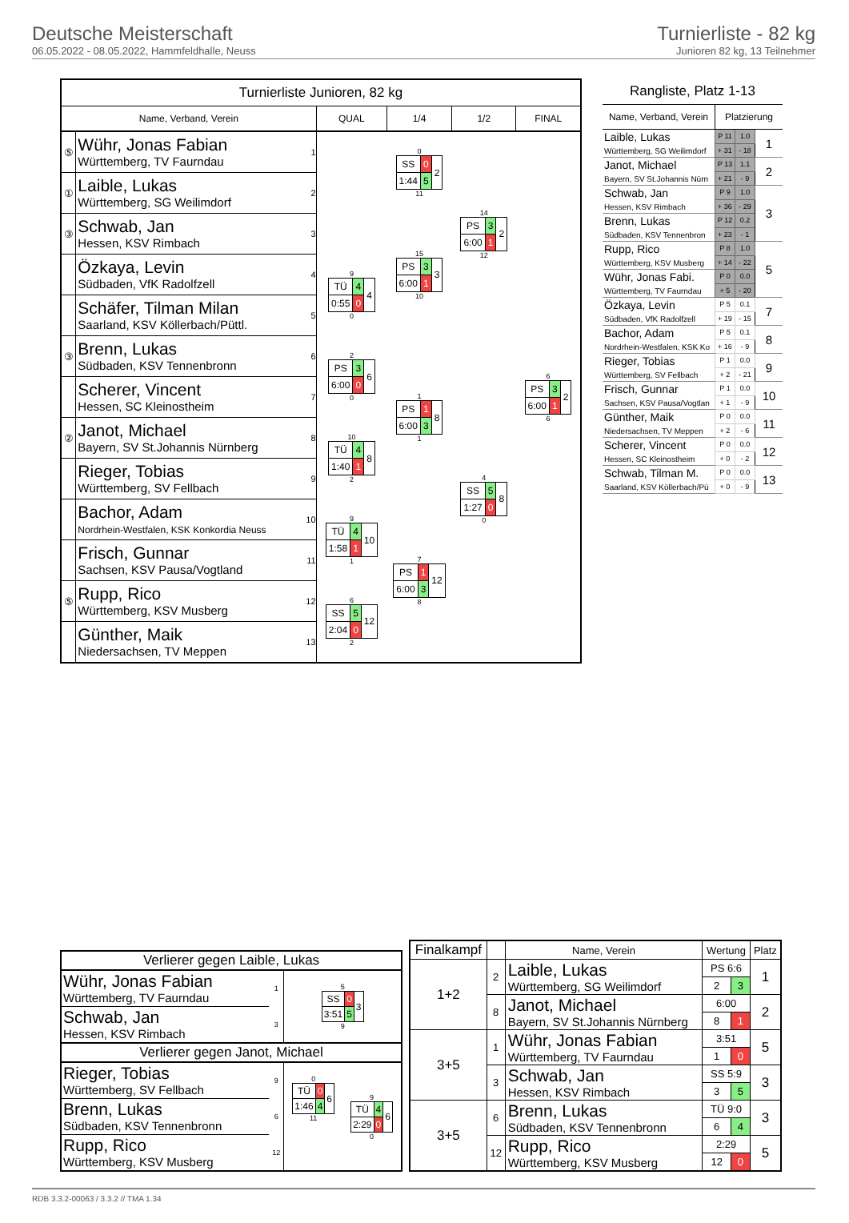Deutsche Meisterschaft
06.05.2022 - 08.05.2022, Hammfeldhalle, Neuss
Turnierliste - 82 kg
Junioren 82 kg, 13 Teilnehmer
| Turnierliste Junioren, 82 kg | | | | | | |
| --- | --- | --- | --- | --- | --- | --- |
| Name, Verband, Verein | | | QUAL | 1/4 | 1/2 | FINAL |
| ⑤ | Wühr, Jonas Fabian Württemberg, TV Faurndau | 1 | | 0 / SS / 0 / 2 / / 1:44 / 5 / / 11 | 14 / PS / 3 / 2 / / 6:00 / 1 / / 12 | 6 / PS / 3 / 2 / / 6:00 / 1 / / 6 |
| ① | Laible, Lukas Württemberg, SG Weilimdorf | 2 | | | | |
| ③ | Schwab, Jan Hessen, KSV Rimbach | 3 | | 15 / PS / 3 / 3 / / 6:00 / 1 / / 10 | | |
| | Özkaya, Levin Südbaden, VfK Radolfzell | 4 | 9 / TÜ / 4 / 4 / / 0:55 / 0 / / 0 | | | |
| | Schäfer, Tilman Milan Saarland, KSV Köllerbach/Püttl. | 5 | | | | |
| ③ | Brenn, Lukas Südbaden, KSV Tennenbronn | 6 | 2 / PS / 3 / 6 / / 6:00 / 0 / / 0 | 1 / PS / 1 / 8 / / 6:00 / 3 / / 1 | 4 / SS / 5 / 8 / / 1:27 / 0 / / 0 | |
| | Scherer, Vincent Hessen, SC Kleinostheim | 7 | | | | |
| ② | Janot, Michael Bayern, SV St.Johannis Nürnberg | 8 | 10 / TÜ / 4 / 8 / / 1:40 / 1 / / 2 | | | |
| | Rieger, Tobias Württemberg, SV Fellbach | 9 | | | | |
| | Bachor, Adam Nordrhein-Westfalen, KSK Konkordia Neuss | 10 | 9 / TÜ / 4 / 10 / / 1:58 / 1 / / 1 | 7 / PS / 1 / 12 / / 6:00 / 3 / / 8 | | |
| | Frisch, Gunnar Sachsen, KSV Pausa/Vogtland | 11 | | | | |
| ⑤ | Rupp, Rico Württemberg, KSV Musberg | 12 | 6 / SS / 5 / 12 / / 2:04 / 0 / / 2 | | | |
| | Günther, Maik Niedersachsen, TV Meppen | 13 | | | | |
| Rangliste, Platz 1-13 | | | |
| --- | --- | --- | --- |
| Name, Verband, Verein | Platzierung | | |
| Laible, Lukas Württemberg, SG Weilimdorf | P 11 | 1.0 | 1 |
| | + 31 | - 18 | |
| Janot, Michael Bayern, SV St.Johannis Nürn | P 13 | 1.1 | 2 |
| | + 21 | - 9 | |
| Schwab, Jan Hessen, KSV Rimbach | P 9 | 1.0 | 3 |
| | + 36 | - 29 | |
| Brenn, Lukas Südbaden, KSV Tennenbron | P 12 | 0.2 | |
| | + 23 | - 1 | |
| Rupp, Rico Württemberg, KSV Musberg | P 8 | 1.0 | 5 |
| | + 14 | - 22 | |
| Wühr, Jonas Fabi. Württemberg, TV Faurndau | P 0 | 0.0 | |
| | + 5 | - 20 | |
| Özkaya, Levin Südbaden, VfK Radolfzell | P 5 | 0.1 | 7 |
| | + 19 | - 15 | |
| Bachor, Adam Nordrhein-Westfalen, KSK Ko | P 5 | 0.1 | 8 |
| | + 16 | - 9 | |
| Rieger, Tobias Württemberg, SV Fellbach | P 1 | 0.0 | 9 |
| | + 2 | - 21 | |
| Frisch, Gunnar Sachsen, KSV Pausa/Vogtlan | P 1 | 0.0 | 10 |
| | + 1 | - 9 | |
| Günther, Maik Niedersachsen, TV Meppen | P 0 | 0.0 | 11 |
| | + 2 | - 6 | |
| Scherer, Vincent Hessen, SC Kleinostheim | P 0 | 0.0 | 12 |
| | + 0 | - 2 | |
| Schwab, Tilman M. Saarland, KSV Köllerbach/Pü | P 0 | 0.0 | 13 |
| | + 0 | - 9 | |
| Verlierer gegen Laible, Lukas | | | |
| Wühr, Jonas Fabian Württemberg, TV Faurndau | 1 | 5 / SS / 0 / 3 / / 3:51 / 5 / / 9 | |
| Schwab, Jan Hessen, KSV Rimbach | 3 | | |
| Verlierer gegen Janot, Michael | | | |
| Rieger, Tobias Württemberg, SV Fellbach | 9 | 0 / TÜ / 0 / 6 / / 1:46 / 4 / / 11 | 9 / TÜ / 4 / 6 / / 2:29 / 0 / / 0 |
| Brenn, Lukas Südbaden, KSV Tennenbronn | 6 | | |
| Rupp, Rico Württemberg, KSV Musberg | 12 | | |
| Finalkampf | | Name, Verein | Wertung | | Platz |
| --- | --- | --- | --- | --- | --- |
| 1+2 | 2 | Laible, Lukas Württemberg, SG Weilimdorf | PS 6:6 | | 1 |
| | | | 2 | 3 | |
| | 8 | Janot, Michael Bayern, SV St.Johannis Nürnberg | 6:00 | | 2 |
| | | | 8 | 1 | |
| 3+5 | 1 | Wühr, Jonas Fabian Württemberg, TV Faurndau | 3:51 | | 5 |
| | | | 1 | 0 | |
| | 3 | Schwab, Jan Hessen, KSV Rimbach | SS 5:9 | | 3 |
| | | | 3 | 5 | |
| 3+5 | 6 | Brenn, Lukas Südbaden, KSV Tennenbronn | TÜ 9:0 | | 3 |
| | | | 6 | 4 | |
| | 12 | Rupp, Rico Württemberg, KSV Musberg | 2:29 | | 5 |
| | | | 12 | 0 | |
RDB 3.3.2-00063 / 3.3.2 // TMA 1.34